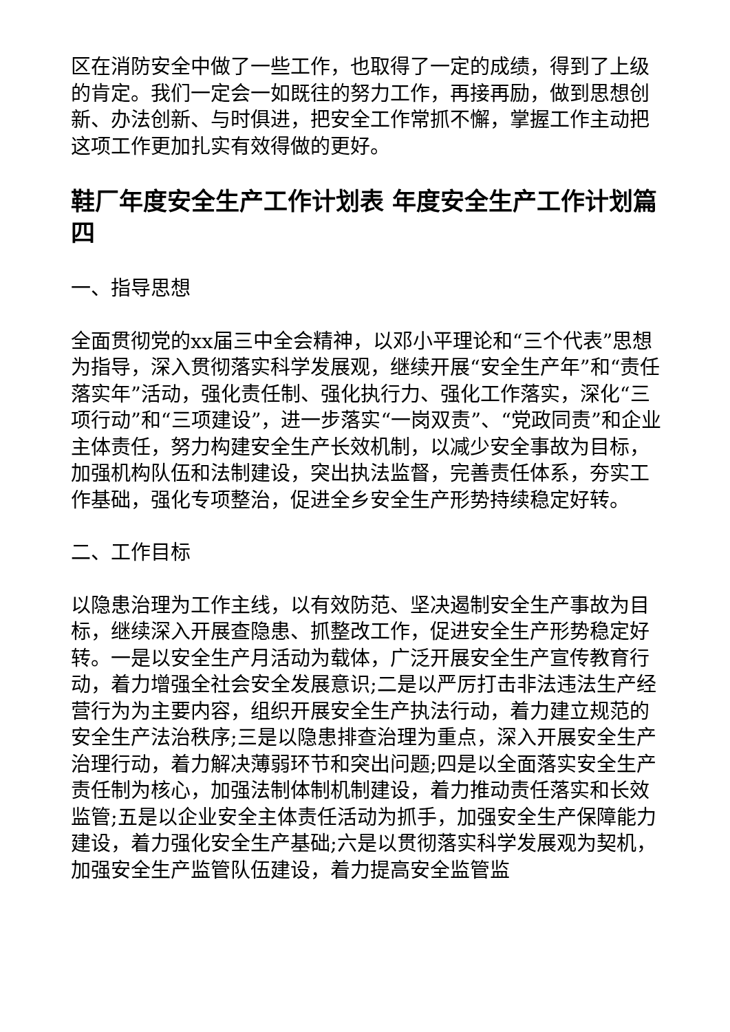区在消防安全中做了一些工作，也取得了一定的成绩，得到了上级的肯定。我们一定会一如既往的努力工作，再接再励，做到思想创新、办法创新、与时俱进，把安全工作常抓不懈，掌握工作主动把这项工作更加扎实有效得做的更好。
鞋厂年度安全生产工作计划表 年度安全生产工作计划篇四
一、指导思想
全面贯彻党的xx届三中全会精神，以邓小平理论和“三个代表”思想为指导，深入贯彻落实科学发展观，继续开展“安全生产年”和“责任落实年”活动，强化责任制、强化执行力、强化工作落实，深化“三项行动”和“三项建设”，进一步落实“一岗双责”、“党政同责”和企业主体责任，努力构建安全生产长效机制，以减少安全事故为目标，加强机构队伍和法制建设，突出执法监督，完善责任体系，夯实工作基础，强化专项整治，促进全乡安全生产形势持续稳定好转。
二、工作目标
以隐患治理为工作主线，以有效防范、坚决遏制安全生产事故为目标，继续深入开展查隐患、抓整改工作，促进安全生产形势稳定好转。一是以安全生产月活动为载体，广泛开展安全生产宣传教育行动，着力增强全社会安全发展意识;二是以严厉打击非法违法生产经营行为为主要内容，组织开展安全生产执法行动，着力建立规范的安全生产法治秩序;三是以隐患排查治理为重点，深入开展安全生产治理行动，着力解决薄弱环节和突出问题;四是以全面落实安全生产责任制为核心，加强法制体制机制建设，着力推动责任落实和长效监管;五是以企业安全主体责任活动为抓手，加强安全生产保障能力建设，着力强化安全生产基础;六是以贯彻落实科学发展观为契机，加强安全生产监管队伍建设，着力提高安全监管监